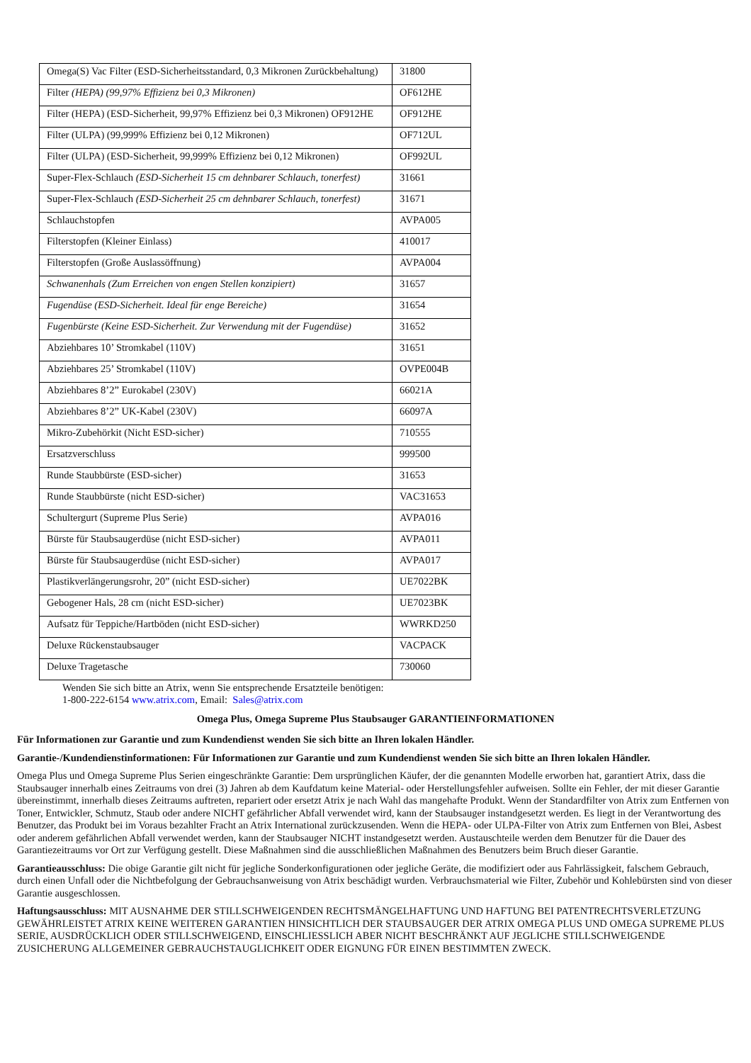| Omega(S) Vac Filter (ESD-Sicherheitsstandard, 0,3 Mikronen Zurückbehaltung) | 31800 |
| Filter (HEPA) (99,97% Effizienz bei 0,3 Mikronen) | OF612HE |
| Filter (HEPA) (ESD-Sicherheit, 99,97% Effizienz bei 0,3 Mikronen) OF912HE | OF912HE |
| Filter (ULPA) (99,999% Effizienz bei 0,12 Mikronen) | OF712UL |
| Filter (ULPA) (ESD-Sicherheit, 99,999% Effizienz bei 0,12 Mikronen) | OF992UL |
| Super-Flex-Schlauch (ESD-Sicherheit 15 cm dehnbarer Schlauch, tonerfest) | 31661 |
| Super-Flex-Schlauch (ESD-Sicherheit 25 cm dehnbarer Schlauch, tonerfest) | 31671 |
| Schlauchstopfen | AVPA005 |
| Filterstopfen (Kleiner Einlass) | 410017 |
| Filterstopfen (Große Auslassöffnung) | AVPA004 |
| Schwanenhals (Zum Erreichen von engen Stellen konzipiert) | 31657 |
| Fugendüse (ESD-Sicherheit. Ideal für enge Bereiche) | 31654 |
| Fugenbürste (Keine ESD-Sicherheit. Zur Verwendung mit der Fugendüse) | 31652 |
| Abziehbares 10’ Stromkabel (110V) | 31651 |
| Abziehbares 25’ Stromkabel (110V) | OVPE004B |
| Abziehbares 8’2” Eurokabel (230V) | 66021A |
| Abziehbares 8’2” UK-Kabel (230V) | 66097A |
| Mikro-Zubehörkit (Nicht ESD-sicher) | 710555 |
| Ersatzverschluss | 999500 |
| Runde Staubbürste (ESD-sicher) | 31653 |
| Runde Staubbürste (nicht ESD-sicher) | VAC31653 |
| Schultergurt (Supreme Plus Serie) | AVPA016 |
| Bürste für Staubsaugerdüse (nicht ESD-sicher) | AVPA011 |
| Bürste für Staubsaugerdüse (nicht ESD-sicher) | AVPA017 |
| Plastikverlängerungsrohr, 20” (nicht ESD-sicher) | UE7022BK |
| Gebogener Hals, 28 cm (nicht ESD-sicher) | UE7023BK |
| Aufsatz für Teppiche/Hartböden (nicht ESD-sicher) | WWRKD250 |
| Deluxe Rückenstaubsauger | VACPACK |
| Deluxe Tragetasche | 730060 |
Wenden Sie sich bitte an Atrix, wenn Sie entsprechende Ersatzteile benötigen:
1-800-222-6154 www.atrix.com, Email: Sales@atrix.com
Omega Plus, Omega Supreme Plus Staubsauger GARANTIEINFORMATIONEN
Für Informationen zur Garantie und zum Kundendienst wenden Sie sich bitte an Ihren lokalen Händler.
Garantie-/Kundendienstinformationen: Für Informationen zur Garantie und zum Kundendienst wenden Sie sich bitte an Ihren lokalen Händler.
Omega Plus und Omega Supreme Plus Serien eingeschränkte Garantie: Dem ursprünglichen Käufer, der die genannten Modelle erworben hat, garantiert Atrix, dass die Staubsauger innerhalb eines Zeitraums von drei (3) Jahren ab dem Kaufdatum keine Material- oder Herstellungsfehler aufweisen. Sollte ein Fehler, der mit dieser Garantie übereinstimmt, innerhalb dieses Zeitraums auftreten, repariert oder ersetzt Atrix je nach Wahl das mangehafte Produkt. Wenn der Standardfilter von Atrix zum Entfernen von Toner, Entwickler, Schmutz, Staub oder andere NICHT gefährlicher Abfall verwendet wird, kann der Staubsauger instandgesetzt werden. Es liegt in der Verantwortung des Benutzer, das Produkt bei im Voraus bezahlter Fracht an Atrix International zurückzusenden. Wenn die HEPA- oder ULPA-Filter von Atrix zum Entfernen von Blei, Asbest oder anderem gefährlichen Abfall verwendet werden, kann der Staubsauger NICHT instandgesetzt werden. Austauschteile werden dem Benutzer für die Dauer des Garantiezeitraums vor Ort zur Verfügung gestellt. Diese Maßnahmen sind die ausschließlichen Maßnahmen des Benutzers beim Bruch dieser Garantie.
Garantieausschluss: Die obige Garantie gilt nicht für jegliche Sonderkonfigurationen oder jegliche Geräte, die modifiziert oder aus Fahrlässigkeit, falschem Gebrauch, durch einen Unfall oder die Nichtbefolgung der Gebrauchsanweisung von Atrix beschädigt wurden. Verbrauchsmaterial wie Filter, Zubehör und Kohlebürsten sind von dieser Garantie ausgeschlossen.
Haftungsausschluss: MIT AUSNAHME DER STILLSCHWEIGENDEN RECHTSMÄNGELHAFTUNG UND HAFTUNG BEI PATENTRECHTSVERLETZUNG GEWÄHRLEISTET ATRIX KEINE WEITEREN GARANTIEN HINSICHTLICH DER STAUBSAUGER DER ATRIX OMEGA PLUS UND OMEGA SUPREME PLUS SERIE, AUSDRÜCKLICH ODER STILLSCHWEIGEND, EINSCHLIESSLICH ABER NICHT BESCHRÄNKT AUF JEGLICHE STILLSCHWEIGENDE ZUSICHERUNG ALLGEMEINER GEBRAUCHSTAUGLICHKEIT ODER EIGNUNG FÜR EINEN BESTIMMTEN ZWECK.